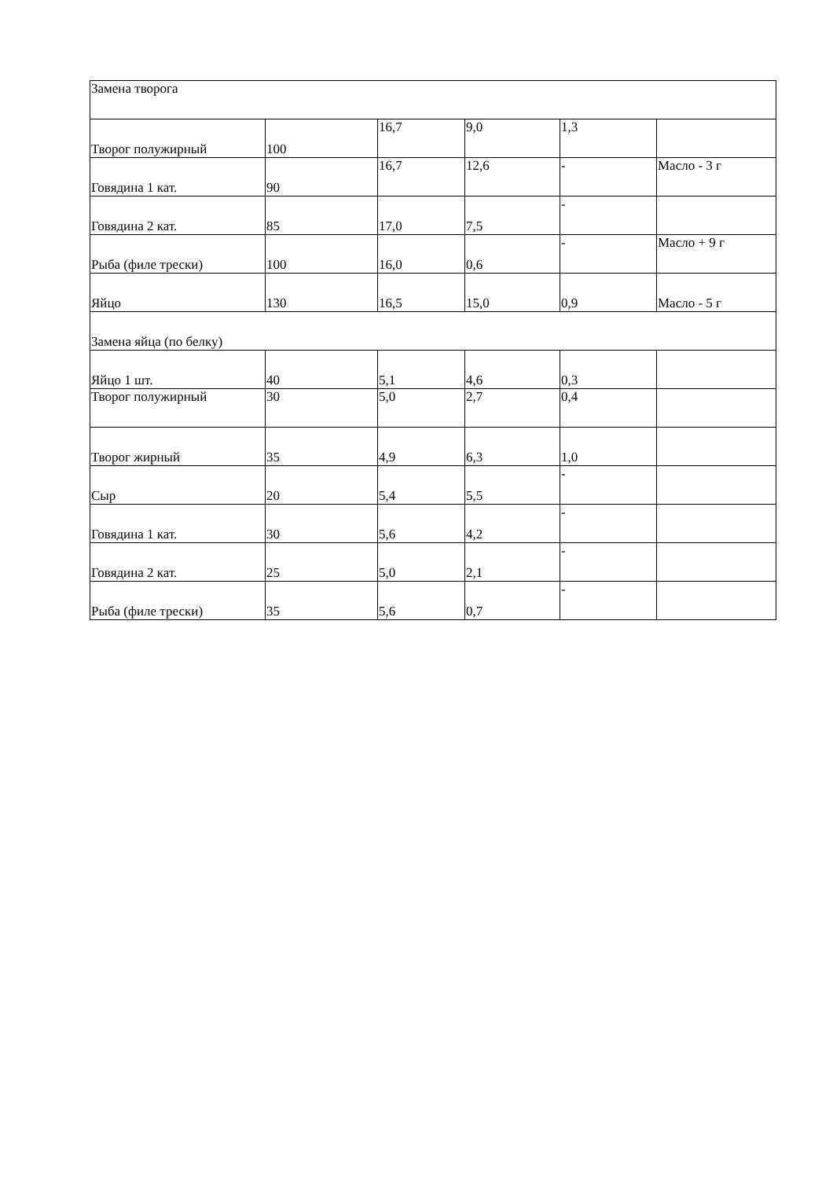| Замена творога | | | | | |
| Творог полужирный | 100 | 16,7 | 9,0 | 1,3 | |
| Говядина 1 кат. | 90 | 16,7 | 12,6 | - | Масло - 3 г |
| Говядина 2 кат. | 85 | 17,0 | 7,5 | - | |
| Рыба (филе трески) | 100 | 16,0 | 0,6 | - | Масло + 9 г |
| Яйцо | 130 | 16,5 | 15,0 | 0,9 | Масло - 5 г |
| Замена яйца (по белку) | | | | | |
| Яйцо 1 шт. | 40 | 5,1 | 4,6 | 0,3 | |
| Творог полужирный | 30 | 5,0 | 2,7 | 0,4 | |
| Творог жирный | 35 | 4,9 | 6,3 | 1,0 | |
| Сыр | 20 | 5,4 | 5,5 | - | |
| Говядина 1 кат. | 30 | 5,6 | 4,2 | - | |
| Говядина 2 кат. | 25 | 5,0 | 2,1 | - | |
| Рыба (филе трески) | 35 | 5,6 | 0,7 | - | |